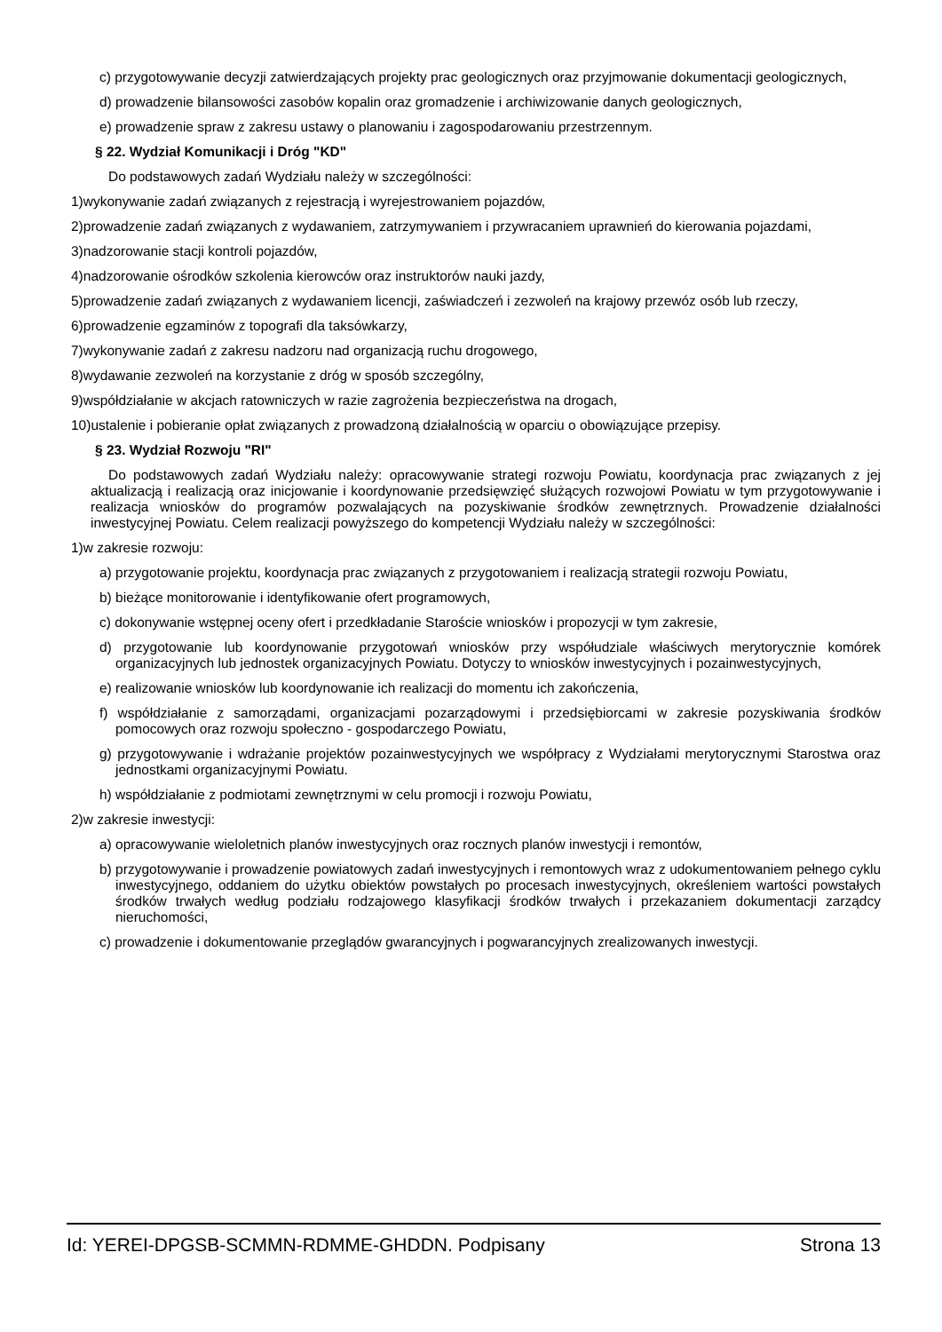c) przygotowywanie decyzji zatwierdzających projekty prac geologicznych oraz przyjmowanie dokumentacji geologicznych,
d) prowadzenie bilansowości zasobów kopalin oraz gromadzenie i archiwizowanie danych geologicznych,
e) prowadzenie spraw z zakresu ustawy o planowaniu i zagospodarowaniu przestrzennym.
§ 22. Wydział Komunikacji i Dróg "KD"
Do podstawowych zadań Wydziału należy w szczególności:
1)wykonywanie zadań związanych z rejestracją i wyrejestrowaniem pojazdów,
2)prowadzenie zadań związanych z wydawaniem, zatrzymywaniem i przywracaniem uprawnień do kierowania pojazdami,
3)nadzorowanie stacji kontroli pojazdów,
4)nadzorowanie ośrodków szkolenia kierowców oraz instruktorów nauki jazdy,
5)prowadzenie zadań związanych z wydawaniem licencji, zaświadczeń i zezwoleń na krajowy przewóz osób lub rzeczy,
6)prowadzenie egzaminów z topografi dla taksówkarzy,
7)wykonywanie zadań z zakresu nadzoru nad organizacją ruchu drogowego,
8)wydawanie zezwoleń na korzystanie z dróg w sposób szczególny,
9)współdziałanie w akcjach ratowniczych w razie zagrożenia bezpieczeństwa na drogach,
10)ustalenie i pobieranie opłat związanych z prowadzoną działalnością w oparciu o obowiązujące przepisy.
§ 23. Wydział Rozwoju "RI"
Do podstawowych zadań Wydziału należy: opracowywanie strategi rozwoju Powiatu, koordynacja prac związanych z jej aktualizacją i realizacją oraz inicjowanie i koordynowanie przedsięwzięć służących rozwojowi Powiatu w tym przygotowywanie i realizacja wniosków do programów pozwalających na pozyskiwanie środków zewnętrznych. Prowadzenie działalności inwestycyjnej Powiatu. Celem realizacji powyższego do kompetencji Wydziału należy w szczególności:
1)w zakresie rozwoju:
a) przygotowanie projektu, koordynacja prac związanych z przygotowaniem i realizacją strategii rozwoju Powiatu,
b) bieżące monitorowanie i identyfikowanie ofert programowych,
c) dokonywanie wstępnej oceny ofert i przedkładanie Staroście wniosków i propozycji w tym zakresie,
d) przygotowanie lub koordynowanie przygotowań wniosków przy współudziale właściwych merytorycznie komórek organizacyjnych lub jednostek organizacyjnych Powiatu. Dotyczy to wniosków inwestycyjnych i pozainwestycyjnych,
e) realizowanie wniosków lub koordynowanie ich realizacji do momentu ich zakończenia,
f) współdziałanie z samorządami, organizacjami pozarządowymi i przedsiębiorcami w zakresie pozyskiwania środków pomocowych oraz rozwoju społeczno - gospodarczego Powiatu,
g) przygotowywanie i wdrażanie projektów pozainwestycyjnych we współpracy z Wydziałami merytorycznymi Starostwa oraz jednostkami organizacyjnymi Powiatu.
h) współdziałanie z podmiotami zewnętrznymi w celu promocji i rozwoju Powiatu,
2)w zakresie inwestycji:
a) opracowywanie wieloletnich planów inwestycyjnych oraz rocznych planów inwestycji i remontów,
b) przygotowywanie i prowadzenie powiatowych zadań inwestycyjnych i remontowych wraz z udokumentowaniem pełnego cyklu inwestycyjnego, oddaniem do użytku obiektów powstałych po procesach inwestycyjnych, określeniem wartości powstałych środków trwałych według podziału rodzajowego klasyfikacji środków trwałych i przekazaniem dokumentacji zarządcy nieruchomości,
c) prowadzenie i dokumentowanie przeglądów gwarancyjnych i pogwarancyjnych zrealizowanych inwestycji.
Id: YEREI-DPGSB-SCMMN-RDMME-GHDDN. Podpisany Strona 13